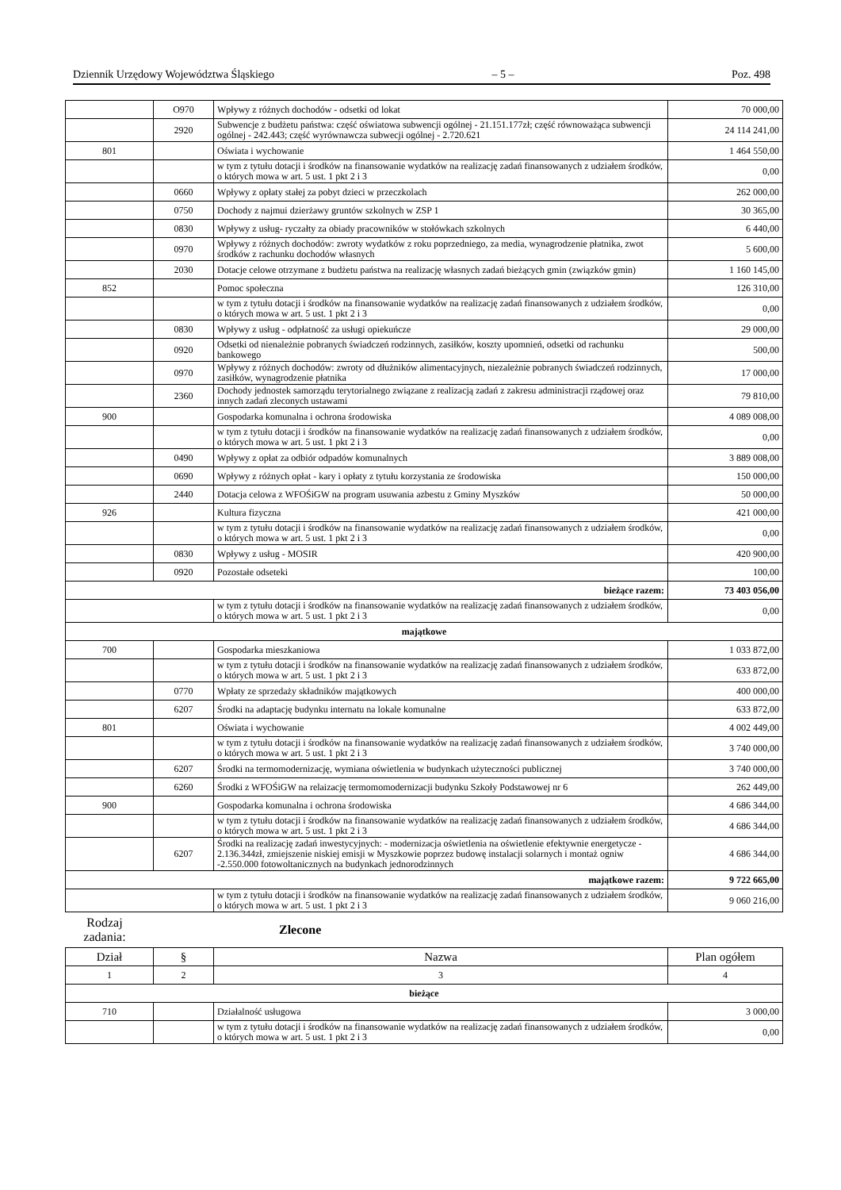Dziennik Urzędowy Województwa Śląskiego – 5 – Poz. 498
| | O970 | Wpływy z różnych dochodów - odsetki od lokat | 70 000,00 |
| | 2920 | Subwencje z budżetu państwa: część oświatowa subwencji ogólnej - 21.151.177zł; część równoważąca subwencji ogólnej - 242.443; część wyrównawcza subwecji ogólnej - 2.720.621 | 24 114 241,00 |
| 801 | | Oświata i wychowanie | 1 464 550,00 |
| | | w tym z tytułu dotacji i środków na finansowanie wydatków na realizację zadań finansowanych z udziałem środków, o których mowa w art. 5 ust. 1 pkt 2 i 3 | 0,00 |
| | 0660 | Wpływy z opłaty stałej za pobyt dzieci w przeczkolach | 262 000,00 |
| | 0750 | Dochody z najmui dzierżawy gruntów szkolnych w ZSP 1 | 30 365,00 |
| | 0830 | Wpływy z usług- ryczałty za obiady pracowników w stołówkach szkolnych | 6 440,00 |
| | 0970 | Wpływy z różnych dochodów: zwroty wydatków z roku poprzedniego, za media, wynagrodzenie płatnika, zwot środków z rachunku dochodów własnych | 5 600,00 |
| | 2030 | Dotacje celowe otrzymane z budżetu państwa na realizację własnych zadań bieżących gmin (związków gmin) | 1 160 145,00 |
| 852 | | Pomoc społeczna | 126 310,00 |
| | | w tym z tytułu dotacji i środków na finansowanie wydatków na realizację zadań finansowanych z udziałem środków, o których mowa w art. 5 ust. 1 pkt 2 i 3 | 0,00 |
| | 0830 | Wpływy z usług - odpłatność za usługi opiekuńcze | 29 000,00 |
| | 0920 | Odsetki od nienależnie pobranych świadczeń rodzinnych, zasiłków, koszty upomnień, odsetki od rachunku bankowego | 500,00 |
| | 0970 | Wpływy z różnych dochodów: zwroty od dłużników alimentacyjnych, niezależnie pobranych świadczeń rodzinnych, zasiłków, wynagrodzenie płatnika | 17 000,00 |
| | 2360 | Dochody jednostek samorządu terytorialnego związane z realizacją zadań z zakresu administracji rządowej oraz innych zadań zleconych ustawami | 79 810,00 |
| 900 | | Gospodarka komunalna i ochrona środowiska | 4 089 008,00 |
| | | w tym z tytułu dotacji i środków na finansowanie wydatków na realizację zadań finansowanych z udziałem środków, o których mowa w art. 5 ust. 1 pkt 2 i 3 | 0,00 |
| | 0490 | Wpływy z opłat za odbiór odpadów komunalnych | 3 889 008,00 |
| | 0690 | Wpływy z różnych opłat - kary i opłaty z tytułu korzystania ze środowiska | 150 000,00 |
| | 2440 | Dotacja celowa z WFOŚiGW na program usuwania azbestu z Gminy Myszków | 50 000,00 |
| 926 | | Kultura fizyczna | 421 000,00 |
| | | w tym z tytułu dotacji i środków na finansowanie wydatków na realizację zadań finansowanych z udziałem środków, o których mowa w art. 5 ust. 1 pkt 2 i 3 | 0,00 |
| | 0830 | Wpływy z usług - MOSIR | 420 900,00 |
| | 0920 | Pozostałe odseteki | 100,00 |
| bieżące razem: | | | 73 403 056,00 |
| | | w tym z tytułu dotacji i środków na finansowanie wydatków na realizację zadań finansowanych z udziałem środków, o których mowa w art. 5 ust. 1 pkt 2 i 3 | 0,00 |
| majątkowe | | | |
| 700 | | Gospodarka mieszkaniowa | 1 033 872,00 |
| | | w tym z tytułu dotacji i środków na finansowanie wydatków na realizację zadań finansowanych z udziałem środków, o których mowa w art. 5 ust. 1 pkt 2 i 3 | 633 872,00 |
| | 0770 | Wpłaty ze sprzedaży składników majątkowych | 400 000,00 |
| | 6207 | Środki na adaptację budynku internatu na lokale komunalne | 633 872,00 |
| 801 | | Oświata i wychowanie | 4 002 449,00 |
| | | w tym z tytułu dotacji i środków na finansowanie wydatków na realizację zadań finansowanych z udziałem środków, o których mowa w art. 5 ust. 1 pkt 2 i 3 | 3 740 000,00 |
| | 6207 | Środki na termomodernizację, wymiana oświetlenia w budynkach użyteczności publicznej | 3 740 000,00 |
| | 6260 | Środki z WFOŚiGW na relaizację termomomodernizacji budynku Szkoły Podstawowej nr 6 | 262 449,00 |
| 900 | | Gospodarka komunalna i ochrona środowiska | 4 686 344,00 |
| | | w tym z tytułu dotacji i środków na finansowanie wydatków na realizację zadań finansowanych z udziałem środków, o których mowa w art. 5 ust. 1 pkt 2 i 3 | 4 686 344,00 |
| | 6207 | Środki na realizację zadań inwestycyjnych: - modernizacja oświetlenia na oświetlenie efektywnie energetycze - 2.136.344zł, zmiejszenie niskiej emisji w Myszkowie poprzez budowę instalacji solarnych i montaż ogniw -2.550.000 fotowoltanicznych na budynkach jednorodzinnych | 4 686 344,00 |
| majątkowe razem: | | | 9 722 665,00 |
| | | w tym z tytułu dotacji i środków na finansowanie wydatków na realizację zadań finansowanych z udziałem środków, o których mowa w art. 5 ust. 1 pkt 2 i 3 | 9 060 216,00 |
Rodzaj zadania:
Zlecone
| Dział | § | Nazwa | Plan ogółem |
| 1 | 2 | 3 | 4 |
| bieżące | | | |
| 710 | | Działalność usługowa | 3 000,00 |
| | | w tym z tytułu dotacji i środków na finansowanie wydatków na realizację zadań finansowanych z udziałem środków, o których mowa w art. 5 ust. 1 pkt 2 i 3 | 0,00 |